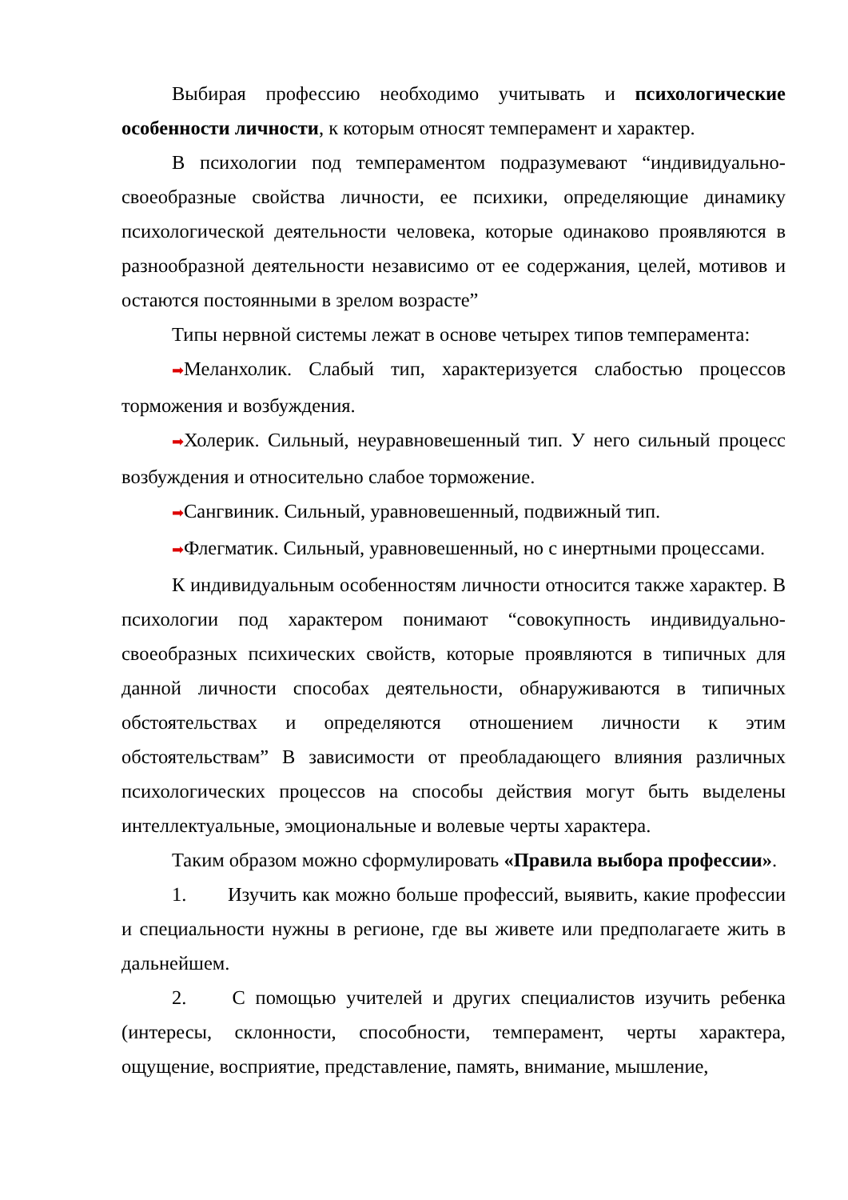Выбирая профессию необходимо учитывать и психологические особенности личности, к которым относят темперамент и характер.
В психологии под темпераментом подразумевают “индивидуально-своеобразные свойства личности, ее психики, определяющие динамику психологической деятельности человека, которые одинаково проявляются в разнообразной деятельности независимо от ее содержания, целей, мотивов и остаются постоянными в зрелом возрасте”
Типы нервной системы лежат в основе четырех типов темперамента:
➡Меланхолик. Слабый тип, характеризуется слабостью процессов торможения и возбуждения.
➡Холерик. Сильный, неуравновешенный тип. У него сильный процесс возбуждения и относительно слабое торможение.
➡Сангвиник. Сильный, уравновешенный, подвижный тип.
➡Флегматик. Сильный, уравновешенный, но с инертными процессами.
К индивидуальным особенностям личности относится также характер. В психологии под характером понимают “совокупность индивидуально-своеобразных психических свойств, которые проявляются в типичных для данной личности способах деятельности, обнаруживаются в типичных обстоятельствах и определяются отношением личности к этим обстоятельствам” В зависимости от преобладающего влияния различных психологических процессов на способы действия могут быть выделены интеллектуальные, эмоциональные и волевые черты характера.
Таким образом можно сформулировать «Правила выбора профессии».
1. Изучить как можно больше профессий, выявить, какие профессии и специальности нужны в регионе, где вы живете или предполагаете жить в дальнейшем.
2. С помощью учителей и других специалистов изучить ребенка (интересы, склонности, способности, темперамент, черты характера, ощущение, восприятие, представление, память, внимание, мышление,